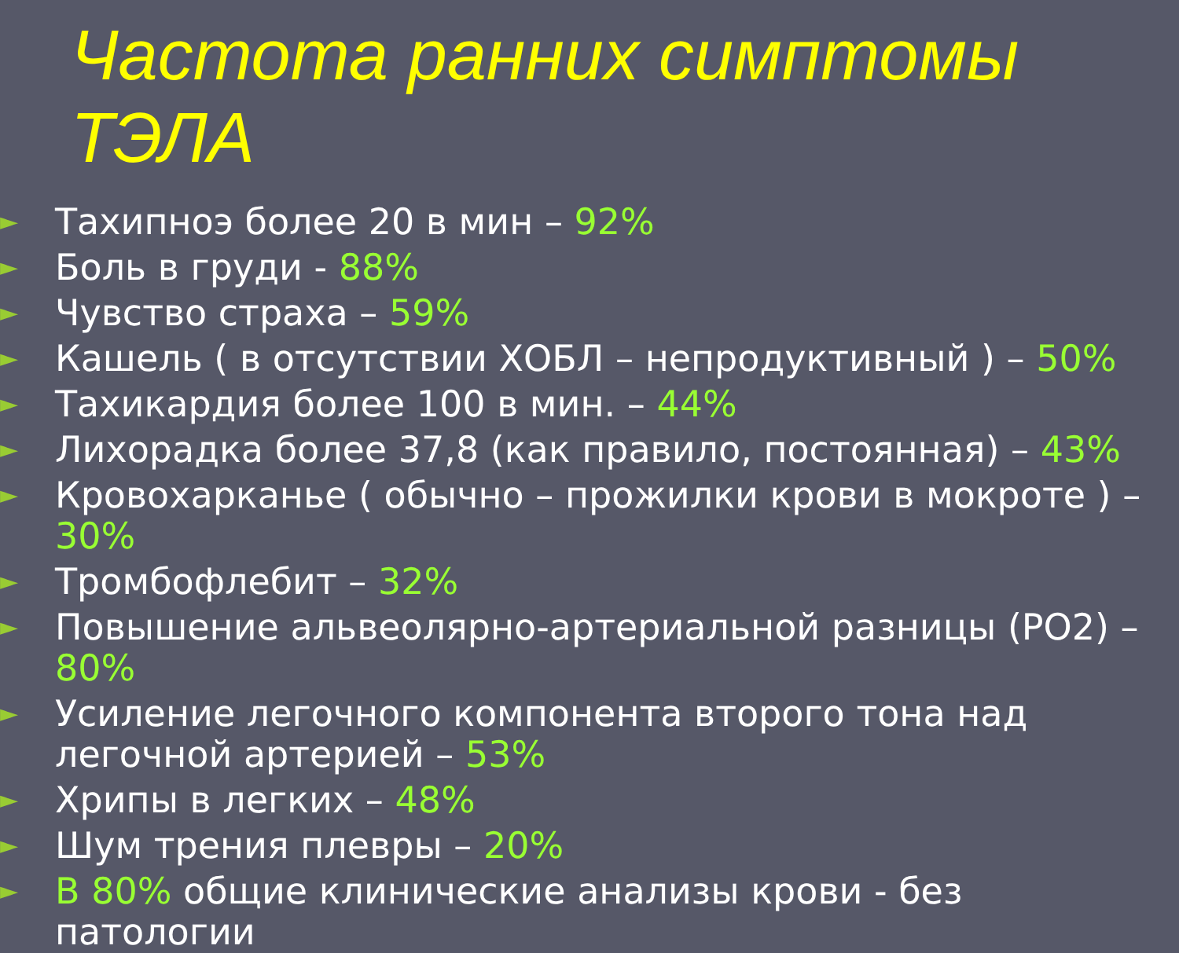Частота ранних симптомы ТЭЛА
► Тахипноэ более 20 в мин – 92%
► Боль в груди - 88%
► Чувство страха – 59%
► Кашель ( в отсутствии ХОБЛ – непродуктивный ) – 50%
► Тахикардия более 100 в мин. – 44%
► Лихорадка более 37,8 (как правило, постоянная) – 43%
► Кровохарканье ( обычно – прожилки крови в мокроте ) – 30%
► Тромбофлебит – 32%
► Повышение альвеолярно-артериальной разницы (PO2) – 80%
► Усиление легочного компонента второго тона над легочной артерией – 53%
► Хрипы в легких – 48%
► Шум трения плевры – 20%
► В 80% общие клинические анализы крови - без патологии